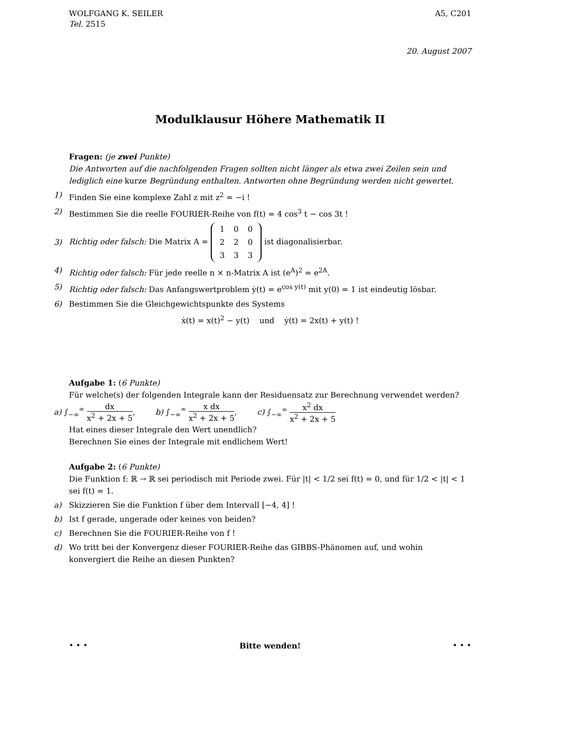WOLFGANG K. SEILER A5, C201
Tel. 2515
20. August 2007
Modulklausur Höhere Mathematik II
Fragen: (je zwei Punkte)
Die Antworten auf die nachfolgenden Fragen sollten nicht länger als etwa zwei Zeilen sein und lediglich eine kurze Begründung enthalten. Antworten ohne Begründung werden nicht gewertet.
1) Finden Sie eine komplexe Zahl z mit z<sup>2</sup> = −i !
2) Bestimmen Sie die reelle FOURIER-Reihe von f(t) = 4 cos<sup>3</sup> t − cos 3t !
3) Richtig oder falsch: Die Matrix A =
| 1 | 0 | 0 |
| 2 | 2 | 0 |
| 3 | 3 | 3 |
ist diagonalisierbar.
4) Richtig oder falsch: Für jede reelle n × n-Matrix A ist (e<sup>A</sup>)<sup>2</sup> = e<sup>2A</sup>.
5) Richtig oder falsch: Das Anfangswertproblem ẏ(t) = e<sup>cos y(t)</sup> mit y(0) = 1 ist eindeutig lösbar.
6) Bestimmen Sie die Gleichgewichtspunkte des Systems
ẋ(t) = x(t)<sup>2</sup> − y(t) und ẏ(t) = 2x(t) + y(t) !
Aufgabe 1: (6 Punkte)
Für welche(s) der folgenden Integrale kann der Residuensatz zur Berechnung verwendet werden?
a) ∫<sub>−∞</sub><sup>∞</sup> dx x<sup>2</sup> + 2x + 5, b) ∫<sub>−∞</sub><sup>∞</sup> x dx x<sup>2</sup> + 2x + 5, c) ∫<sub>−∞</sub><sup>∞</sup> x<sup>2</sup> dx x<sup>2</sup> + 2x + 5
Hat eines dieser Integrale den Wert unendlich?
Berechnen Sie eines der Integrale mit endlichem Wert!
Aufgabe 2: (6 Punkte)
Die Funktion f: ℝ → ℝ sei periodisch mit Periode zwei. Für |t| < 1/2 sei f(t) = 0, und für 1/2 < |t| < 1 sei f(t) = 1.
a) Skizzieren Sie die Funktion f über dem Intervall [−4, 4] !
b) Ist f gerade, ungerade oder keines von beiden?
c) Berechnen Sie die FOURIER-Reihe von f !
d) Wo tritt bei der Konvergenz dieser FOURIER-Reihe das GIBBS-Phänomen auf, und wohin konvergiert die Reihe an diesen Punkten?
• • • Bitte wenden! • • •